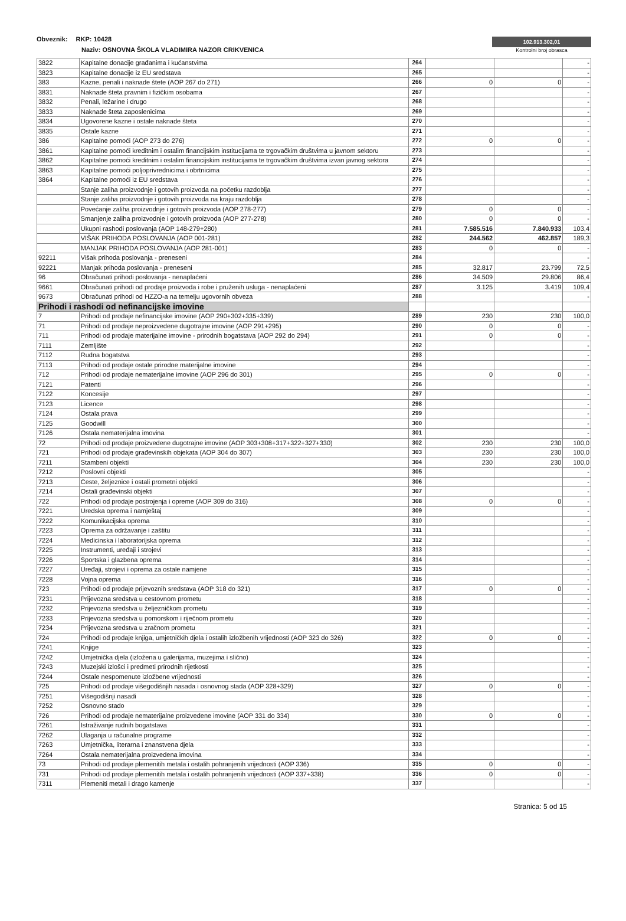Obveznik: RKP: 10428
Naziv: OSNOVNA ŠKOLA VLADIMIRA NAZOR CRIKVENICA
102.913.302,01
Kontrolni broj obrasca
| 3822 | Kapitalne donacije građanima i kućanstvima | 264 | | | - |
| 3823 | Kapitalne donacije iz EU sredstava | 265 | | | - |
| 383 | Kazne, penali i naknade štete (AOP 267 do 271) | 266 | 0 | 0 | - |
| 3831 | Naknade šteta pravnim i fizičkim osobama | 267 | | | - |
| 3832 | Penali, ležarine i drugo | 268 | | | - |
| 3833 | Naknade šteta zaposlenicima | 269 | | | - |
| 3834 | Ugovorene kazne i ostale naknade šteta | 270 | | | - |
| 3835 | Ostale kazne | 271 | | | - |
| 386 | Kapitalne pomoći (AOP 273 do 276) | 272 | 0 | 0 | - |
| 3861 | Kapitalne pomoći kreditnim i ostalim financijskim institucijama te trgovačkim društvima u javnom sektoru | 273 | | | - |
| 3862 | Kapitalne pomoći kreditnim i ostalim financijskim institucijama te trgovačkim društvima izvan javnog sektora | 274 | | | - |
| 3863 | Kapitalne pomoći poljoprivrednicima i obrtnicima | 275 | | | - |
| 3864 | Kapitalne pomoći iz EU sredstava | 276 | | | - |
| | Stanje zaliha proizvodnje i gotovih proizvoda na početku razdoblja | 277 | | | - |
| | Stanje zaliha proizvodnje i gotovih proizvoda na kraju razdoblja | 278 | | | - |
| | Povećanje zaliha proizvodnje i gotovih proizvoda (AOP 278-277) | 279 | 0 | 0 | - |
| | Smanjenje zaliha proizvodnje i gotovih proizvoda (AOP 277-278) | 280 | 0 | 0 | - |
| | Ukupni rashodi poslovanja (AOP 148-279+280) | 281 | 7.585.516 | 7.840.933 | 103,4 |
| | VIŠAK PRIHODA POSLOVANJA (AOP 001-281) | 282 | 244.562 | 462.857 | 189,3 |
| | MANJAK PRIHODA POSLOVANJA (AOP 281-001) | 283 | 0 | 0 | - |
| 92211 | Višak prihoda poslovanja - preneseni | 284 | | | - |
| 92221 | Manjak prihoda poslovanja - preneseni | 285 | 32.817 | 23.799 | 72,5 |
| 96 | Obračunati prihodi poslovanja - nenaplaćeni | 286 | 34.509 | 29.806 | 86,4 |
| 9661 | Obračunati prihodi od prodaje proizvoda i robe i pruženih usluga - nenaplaćeni | 287 | 3.125 | 3.419 | 109,4 |
| 9673 | Obračunati prihodi od HZZO-a na temelju ugovornih obveza | 288 | | | - |
| Prihodi i rashodi od nefinancijske imovine | | | | | |
| 7 | Prihodi od prodaje nefinancijske imovine (AOP 290+302+335+339) | 289 | 230 | 230 | 100,0 |
| 71 | Prihodi od prodaje neproizvedene dugotrajne imovine (AOP 291+295) | 290 | 0 | 0 | - |
| 711 | Prihodi od prodaje materijalne imovine - prirodnih bogatstava (AOP 292 do 294) | 291 | 0 | 0 | - |
| 7111 | Zemljište | 292 | | | - |
| 7112 | Rudna bogatstva | 293 | | | - |
| 7113 | Prihodi od prodaje ostale prirodne materijalne imovine | 294 | | | - |
| 712 | Prihodi od prodaje nematerijalne imovine (AOP 296 do 301) | 295 | 0 | 0 | - |
| 7121 | Patenti | 296 | | | - |
| 7122 | Koncesije | 297 | | | - |
| 7123 | Licence | 298 | | | - |
| 7124 | Ostala prava | 299 | | | - |
| 7125 | Goodwill | 300 | | | - |
| 7126 | Ostala nematerijalna imovina | 301 | | | - |
| 72 | Prihodi od prodaje proizvedene dugotrajne imovine (AOP 303+308+317+322+327+330) | 302 | 230 | 230 | 100,0 |
| 721 | Prihodi od prodaje građevinskih objekata (AOP 304 do 307) | 303 | 230 | 230 | 100,0 |
| 7211 | Stambeni objekti | 304 | 230 | 230 | 100,0 |
| 7212 | Poslovni objekti | 305 | | | - |
| 7213 | Ceste, željeznice i ostali prometni objekti | 306 | | | - |
| 7214 | Ostali građevinski objekti | 307 | | | - |
| 722 | Prihodi od prodaje postrojenja i opreme (AOP 309 do 316) | 308 | 0 | 0 | - |
| 7221 | Uredska oprema i namještaj | 309 | | | - |
| 7222 | Komunikacijska oprema | 310 | | | - |
| 7223 | Oprema za održavanje i zaštitu | 311 | | | - |
| 7224 | Medicinska i laboratorijska oprema | 312 | | | - |
| 7225 | Instrumenti, uređaji i strojevi | 313 | | | - |
| 7226 | Sportska i glazbena oprema | 314 | | | - |
| 7227 | Uređaji, strojevi i oprema za ostale namjene | 315 | | | - |
| 7228 | Vojna oprema | 316 | | | - |
| 723 | Prihodi od prodaje prijevoznih sredstava (AOP 318 do 321) | 317 | 0 | 0 | - |
| 7231 | Prijevozna sredstva u cestovnom prometu | 318 | | | - |
| 7232 | Prijevozna sredstva u željezničkom prometu | 319 | | | - |
| 7233 | Prijevozna sredstva u pomorskom i riječnom prometu | 320 | | | - |
| 7234 | Prijevozna sredstva u zračnom prometu | 321 | | | - |
| 724 | Prihodi od prodaje knjiga, umjetničkih djela i ostalih izložbenih vrijednosti (AOP 323 do 326) | 322 | 0 | 0 | - |
| 7241 | Knjige | 323 | | | - |
| 7242 | Umjetnička djela (izložena u galerijama, muzejima i slično) | 324 | | | - |
| 7243 | Muzejski izlošci i predmeti prirodnih rijetkosti | 325 | | | - |
| 7244 | Ostale nespomenute izložbene vrijednosti | 326 | | | - |
| 725 | Prihodi od prodaje višegodišnjih nasada i osnovnog stada (AOP 328+329) | 327 | 0 | 0 | - |
| 7251 | Višegodišnji nasadi | 328 | | | - |
| 7252 | Osnovno stado | 329 | | | - |
| 726 | Prihodi od prodaje nematerijalne proizvedene imovine (AOP 331 do 334) | 330 | 0 | 0 | - |
| 7261 | Istraživanje rudnih bogatstava | 331 | | | - |
| 7262 | Ulaganja u računalne programe | 332 | | | - |
| 7263 | Umjetnička, literarna i znanstvena djela | 333 | | | - |
| 7264 | Ostala nematerijalna proizvedena imovina | 334 | | | - |
| 73 | Prihodi od prodaje plemenitih metala i ostalih pohranjenih vrijednosti (AOP 336) | 335 | 0 | 0 | - |
| 731 | Prihodi od prodaje plemenitih metala i ostalih pohranjenih vrijednosti (AOP 337+338) | 336 | 0 | 0 | - |
| 7311 | Plemeniti metali i drago kamenje | 337 | | | - |
Stranica: 5 od 15